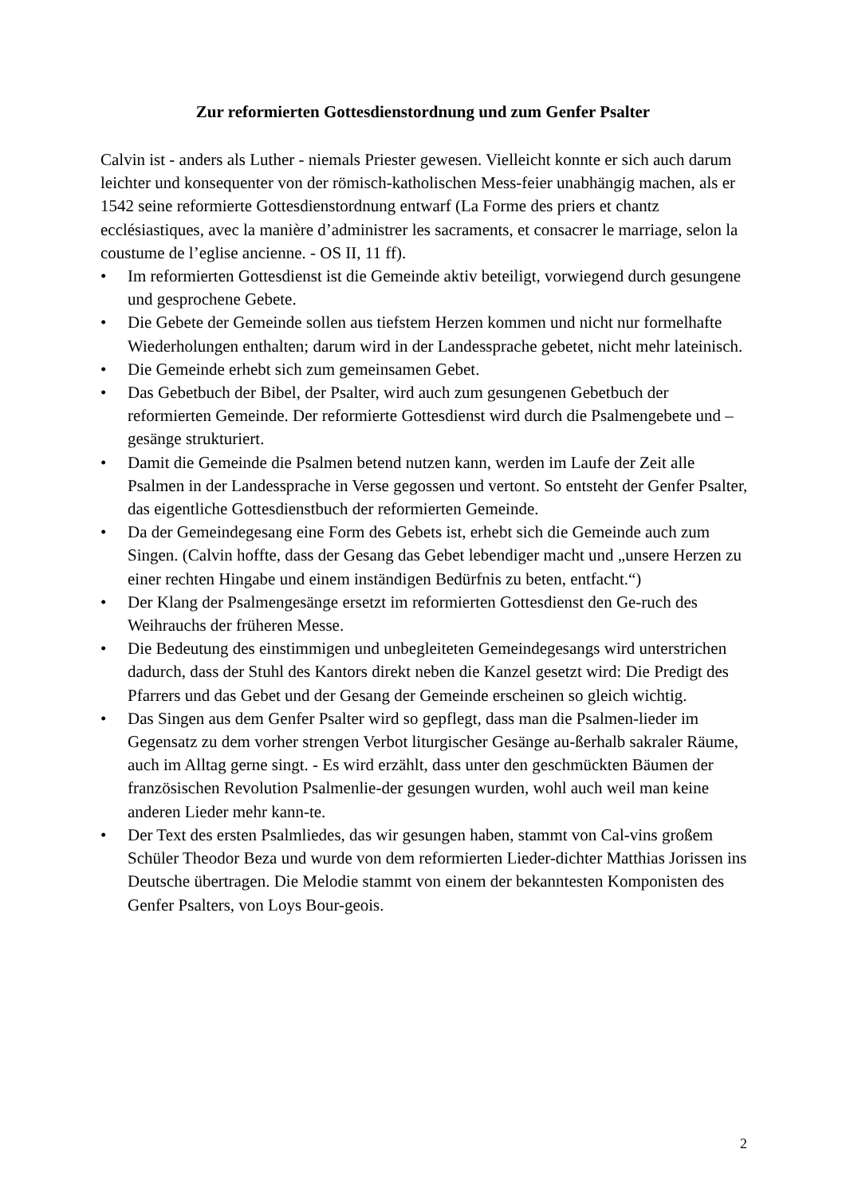Zur reformierten Gottesdienstordnung und zum Genfer Psalter
Calvin ist - anders als Luther - niemals Priester gewesen. Vielleicht konnte er sich auch darum leichter und konsequenter von der römisch-katholischen Mess-feier unabhängig machen, als er 1542 seine reformierte Gottesdienstordnung entwarf (La Forme des priers et chantz ecclésiastiques, avec la manière d’administrer les sacraments, et consacrer le marriage, selon la coustume de l’eglise ancienne. - OS II, 11 ff).
• Im reformierten Gottesdienst ist die Gemeinde aktiv beteiligt, vorwiegend durch gesungene und gesprochene Gebete.
• Die Gebete der Gemeinde sollen aus tiefstem Herzen kommen und nicht nur formelhafte Wiederholungen enthalten; darum wird in der Landessprache gebetet, nicht mehr lateinisch.
• Die Gemeinde erhebt sich zum gemeinsamen Gebet.
• Das Gebetbuch der Bibel, der Psalter, wird auch zum gesungenen Gebetbuch der reformierten Gemeinde. Der reformierte Gottesdienst wird durch die Psalmengebete und –gesänge strukturiert.
• Damit die Gemeinde die Psalmen betend nutzen kann, werden im Laufe der Zeit alle Psalmen in der Landessprache in Verse gegossen und vertont. So entsteht der Genfer Psalter, das eigentliche Gottesdienstbuch der reformierten Gemeinde.
• Da der Gemeindegesang eine Form des Gebets ist, erhebt sich die Gemeinde auch zum Singen. (Calvin hoffte, dass der Gesang das Gebet lebendiger macht und „unsere Herzen zu einer rechten Hingabe und einem inständigen Bedürfnis zu beten, entfacht.“)
• Der Klang der Psalmengesänge ersetzt im reformierten Gottesdienst den Ge-ruch des Weihrauchs der früheren Messe.
• Die Bedeutung des einstimmigen und unbegleiteten Gemeindegesangs wird unterstrichen dadurch, dass der Stuhl des Kantors direkt neben die Kanzel gesetzt wird: Die Predigt des Pfarrers und das Gebet und der Gesang der Gemeinde erscheinen so gleich wichtig.
• Das Singen aus dem Genfer Psalter wird so gepflegt, dass man die Psalmen-lieder im Gegensatz zu dem vorher strengen Verbot liturgischer Gesänge au-ßerhalb sakraler Räume, auch im Alltag gerne singt. - Es wird erzählt, dass unter den geschmückten Bäumen der französischen Revolution Psalmenlie-der gesungen wurden, wohl auch weil man keine anderen Lieder mehr kann-te.
• Der Text des ersten Psalmliedes, das wir gesungen haben, stammt von Cal-vins großem Schüler Theodor Beza und wurde von dem reformierten Lieder-dichter Matthias Jorissen ins Deutsche übertragen. Die Melodie stammt von einem der bekanntesten Komponisten des Genfer Psalters, von Loys Bour-geois.
2